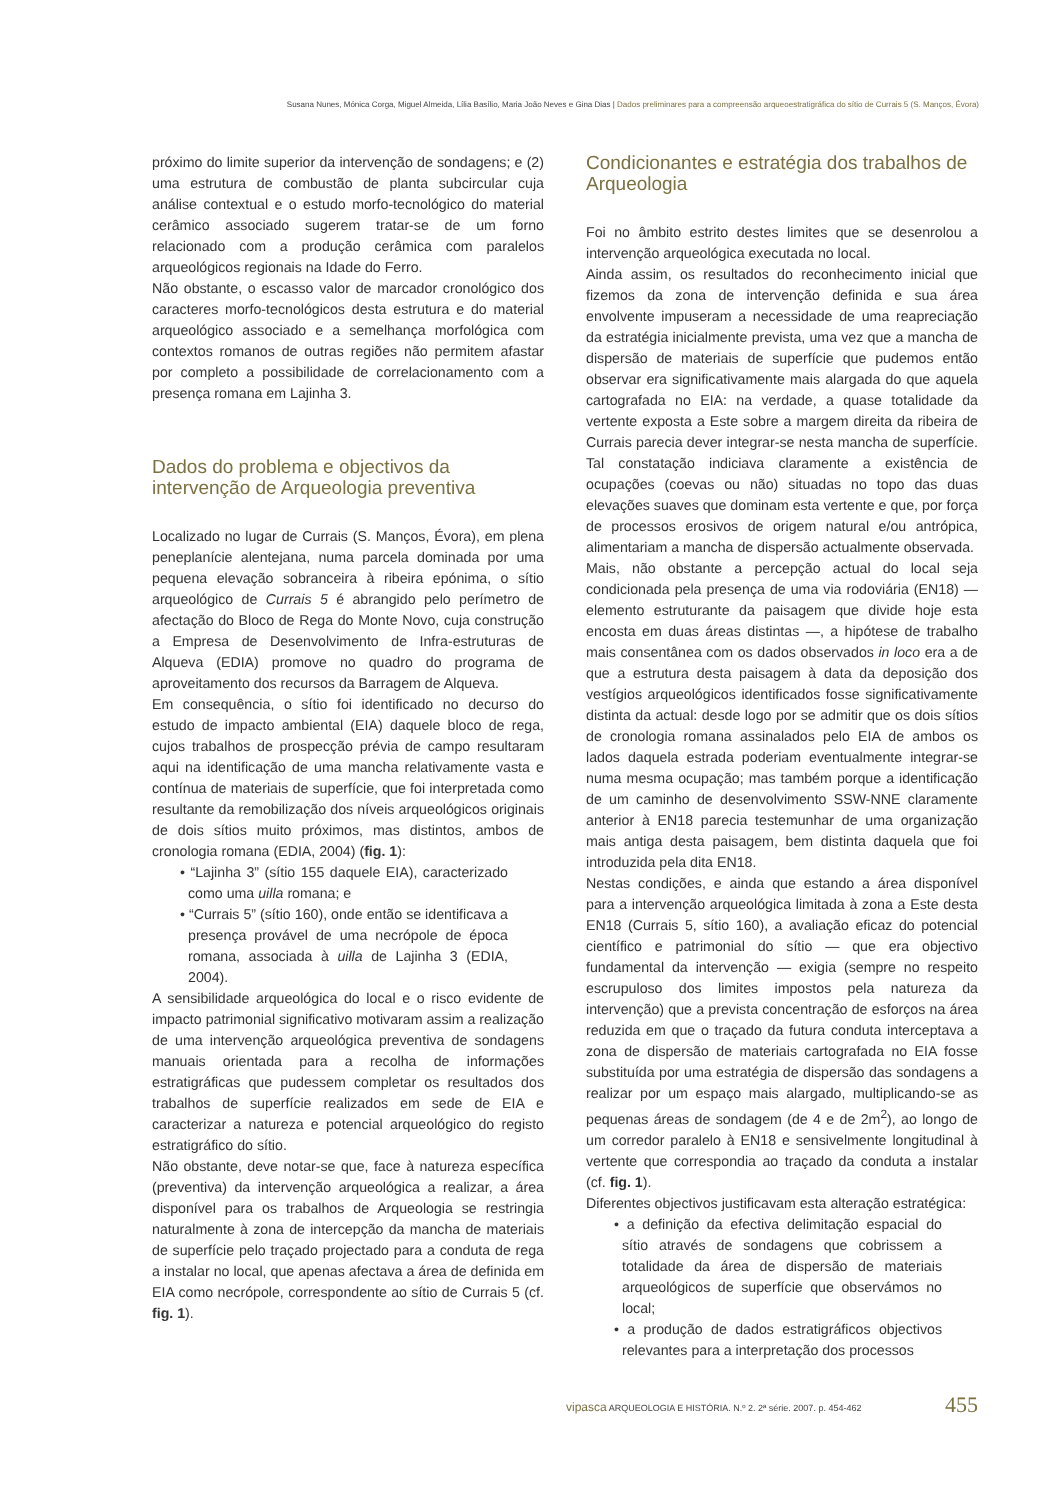Susana Nunes, Mónica Corga, Miguel Almeida, Lília Basílio, Maria João Neves e Gina Dias | Dados preliminares para a compreensão arqueoestratigráfica do sítio de Currais 5 (S. Manços, Évora)
próximo do limite superior da intervenção de sondagens; e (2) uma estrutura de combustão de planta subcircular cuja análise contextual e o estudo morfo-tecnológico do material cerâmico associado sugerem tratar-se de um forno relacionado com a produção cerâmica com paralelos arqueológicos regionais na Idade do Ferro.
Não obstante, o escasso valor de marcador cronológico dos caracteres morfo-tecnológicos desta estrutura e do material arqueológico associado e a semelhança morfológica com contextos romanos de outras regiões não permitem afastar por completo a possibilidade de correlacionamento com a presença romana em Lajinha 3.
Dados do problema e objectivos da intervenção de Arqueologia preventiva
Localizado no lugar de Currais (S. Manços, Évora), em plena peneplanície alentejana, numa parcela dominada por uma pequena elevação sobranceira à ribeira epónima, o sítio arqueológico de Currais 5 é abrangido pelo perímetro de afectação do Bloco de Rega do Monte Novo, cuja construção a Empresa de Desenvolvimento de Infra-estruturas de Alqueva (EDIA) promove no quadro do programa de aproveitamento dos recursos da Barragem de Alqueva.
Em consequência, o sítio foi identificado no decurso do estudo de impacto ambiental (EIA) daquele bloco de rega, cujos trabalhos de prospecção prévia de campo resultaram aqui na identificação de uma mancha relativamente vasta e contínua de materiais de superfície, que foi interpretada como resultante da remobilização dos níveis arqueológicos originais de dois sítios muito próximos, mas distintos, ambos de cronologia romana (EDIA, 2004) (fig. 1):
• “Lajinha 3” (sítio 155 daquele EIA), caracterizado como uma uilla romana; e
• “Currais 5” (sítio 160), onde então se identificava a presença provável de uma necrópole de época romana, associada à uilla de Lajinha 3 (EDIA, 2004).
A sensibilidade arqueológica do local e o risco evidente de impacto patrimonial significativo motivaram assim a realização de uma intervenção arqueológica preventiva de sondagens manuais orientada para a recolha de informações estratigráficas que pudessem completar os resultados dos trabalhos de superfície realizados em sede de EIA e caracterizar a natureza e potencial arqueológico do registo estratigráfico do sítio.
Não obstante, deve notar-se que, face à natureza específica (preventiva) da intervenção arqueológica a realizar, a área disponível para os trabalhos de Arqueologia se restringia naturalmente à zona de intercepção da mancha de materiais de superfície pelo traçado projectado para a conduta de rega a instalar no local, que apenas afectava a área de definida em EIA como necrópole, correspondente ao sítio de Currais 5 (cf. fig. 1).
Condicionantes e estratégia dos trabalhos de Arqueologia
Foi no âmbito estrito destes limites que se desenrolou a intervenção arqueológica executada no local.
Ainda assim, os resultados do reconhecimento inicial que fizemos da zona de intervenção definida e sua área envolvente impuseram a necessidade de uma reapreciação da estratégia inicialmente prevista, uma vez que a mancha de dispersão de materiais de superfície que pudemos então observar era significativamente mais alargada do que aquela cartografada no EIA: na verdade, a quase totalidade da vertente exposta a Este sobre a margem direita da ribeira de Currais parecia dever integrar-se nesta mancha de superfície. Tal constatação indiciava claramente a existência de ocupações (coevas ou não) situadas no topo das duas elevações suaves que dominam esta vertente e que, por força de processos erosivos de origem natural e/ou antrópica, alimentariam a mancha de dispersão actualmente observada.
Mais, não obstante a percepção actual do local seja condicionada pela presença de uma via rodoviária (EN18) — elemento estruturante da paisagem que divide hoje esta encosta em duas áreas distintas —, a hipótese de trabalho mais consentânea com os dados observados in loco era a de que a estrutura desta paisagem à data da deposição dos vestígios arqueológicos identificados fosse significativamente distinta da actual: desde logo por se admitir que os dois sítios de cronologia romana assinalados pelo EIA de ambos os lados daquela estrada poderiam eventualmente integrar-se numa mesma ocupação; mas também porque a identificação de um caminho de desenvolvimento SSW-NNE claramente anterior à EN18 parecia testemunhar de uma organização mais antiga desta paisagem, bem distinta daquela que foi introduzida pela dita EN18.
Nestas condições, e ainda que estando a área disponível para a intervenção arqueológica limitada à zona a Este desta EN18 (Currais 5, sítio 160), a avaliação eficaz do potencial científico e patrimonial do sítio — que era objectivo fundamental da intervenção — exigia (sempre no respeito escrupuloso dos limites impostos pela natureza da intervenção) que a prevista concentração de esforços na área reduzida em que o traçado da futura conduta interceptava a zona de dispersão de materiais cartografada no EIA fosse substituída por uma estratégia de dispersão das sondagens a realizar por um espaço mais alargado, multiplicando-se as pequenas áreas de sondagem (de 4 e de 2m<sup>2</sup>), ao longo de um corredor paralelo à EN18 e sensivelmente longitudinal à vertente que correspondia ao traçado da conduta a instalar (cf. fig. 1).
Diferentes objectivos justificavam esta alteração estratégica:
• a definição da efectiva delimitação espacial do sítio através de sondagens que cobrissem a totalidade da área de dispersão de materiais arqueológicos de superfície que observámos no local;
• a produção de dados estratigráficos objectivos relevantes para a interpretação dos processos
vipasca ARQUEOLOGIA E HISTÓRIA. N.º 2. 2ª série. 2007. p. 454-462 455